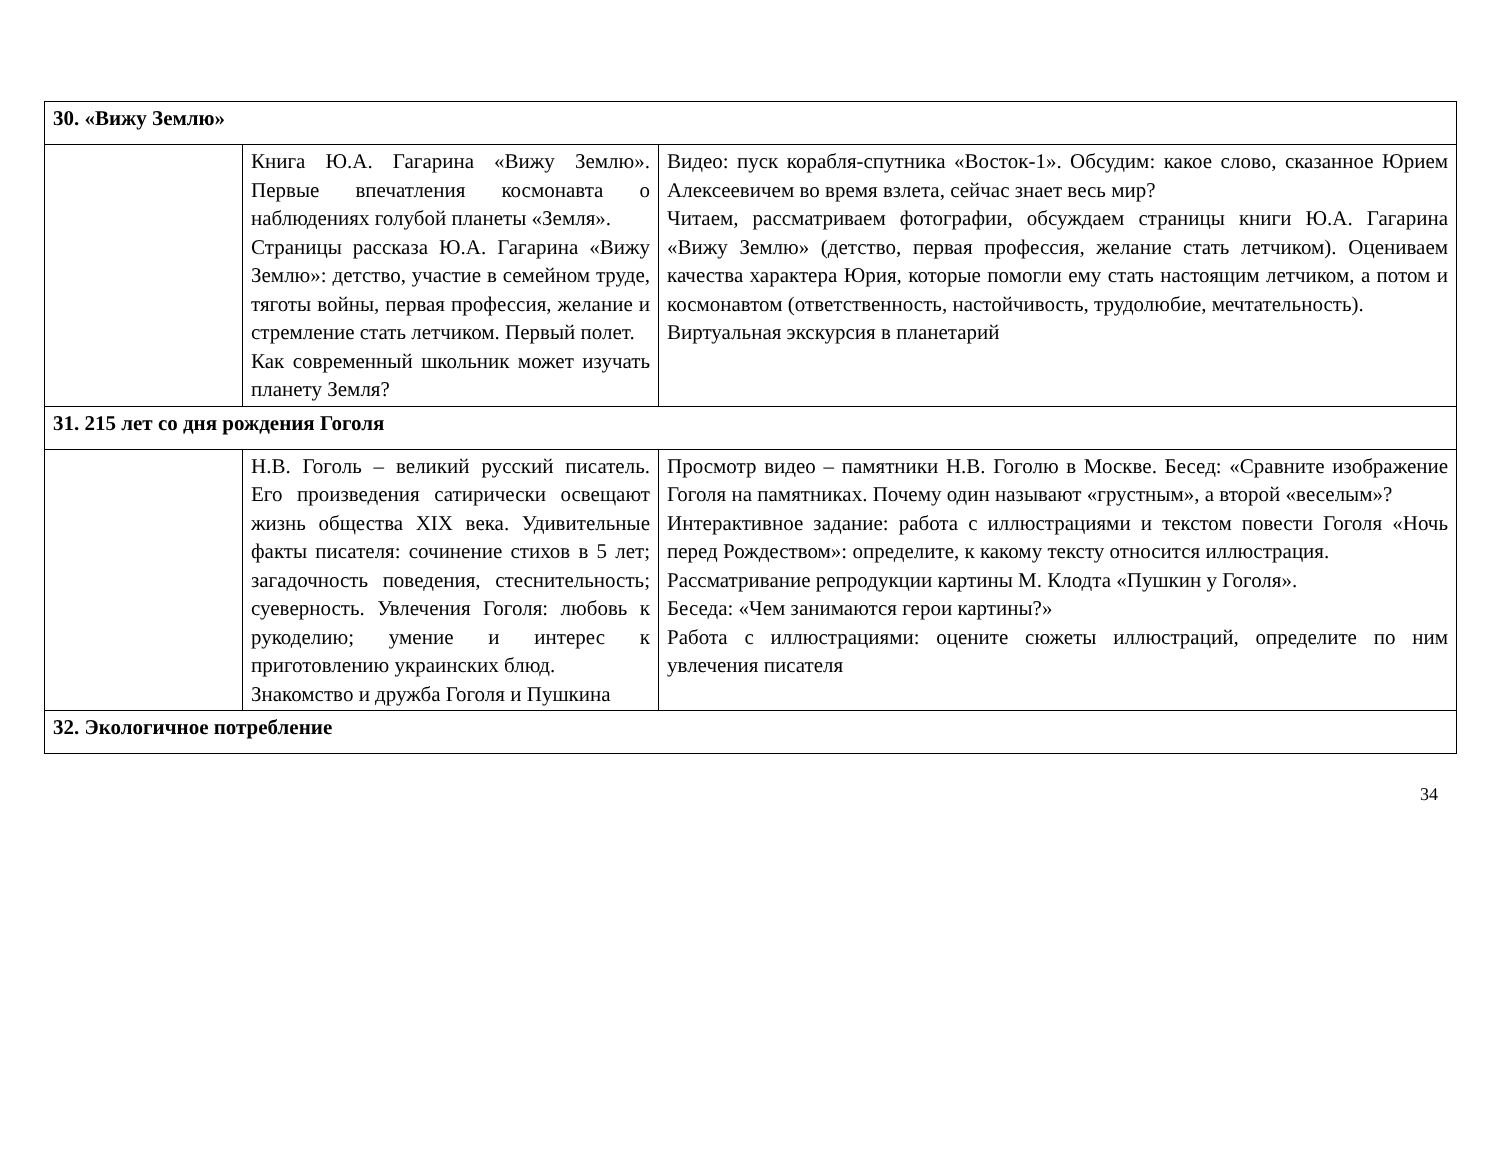| 30. «Вижу Землю» | | |
| | Книга Ю.А. Гагарина «Вижу Землю». Первые впечатления космонавта о наблюдениях голубой планеты «Земля». Страницы рассказа Ю.А. Гагарина «Вижу Землю»: детство, участие в семейном труде, тяготы войны, первая профессия, желание и стремление стать летчиком. Первый полет. Как современный школьник может изучать планету Земля? | Видео: пуск корабля-спутника «Восток-1». Обсудим: какое слово, сказанное Юрием Алексеевичем во время взлета, сейчас знает весь мир? Читаем, рассматриваем фотографии, обсуждаем страницы книги Ю.А. Гагарина «Вижу Землю» (детство, первая профессия, желание стать летчиком). Оцениваем качества характера Юрия, которые помогли ему стать настоящим летчиком, а потом и космонавтом (ответственность, настойчивость, трудолюбие, мечтательность). Виртуальная экскурсия в планетарий |
| 31. 215 лет со дня рождения Гоголя | | |
| | Н.В. Гоголь – великий русский писатель. Его произведения сатирически освещают жизнь общества XIX века. Удивительные факты писателя: сочинение стихов в 5 лет; загадочность поведения, стеснительность; суеверность. Увлечения Гоголя: любовь к рукоделию; умение и интерес к приготовлению украинских блюд. Знакомство и дружба Гоголя и Пушкина | Просмотр видео – памятники Н.В. Гоголю в Москве. Бесед: «Сравните изображение Гоголя на памятниках. Почему один называют «грустным», а второй «веселым»? Интерактивное задание: работа с иллюстрациями и текстом повести Гоголя «Ночь перед Рождеством»: определите, к какому тексту относится иллюстрация. Рассматривание репродукции картины М. Клодта «Пушкин у Гоголя». Беседа: «Чем занимаются герои картины?» Работа с иллюстрациями: оцените сюжеты иллюстраций, определите по ним увлечения писателя |
| 32. Экологичное потребление | | |
34